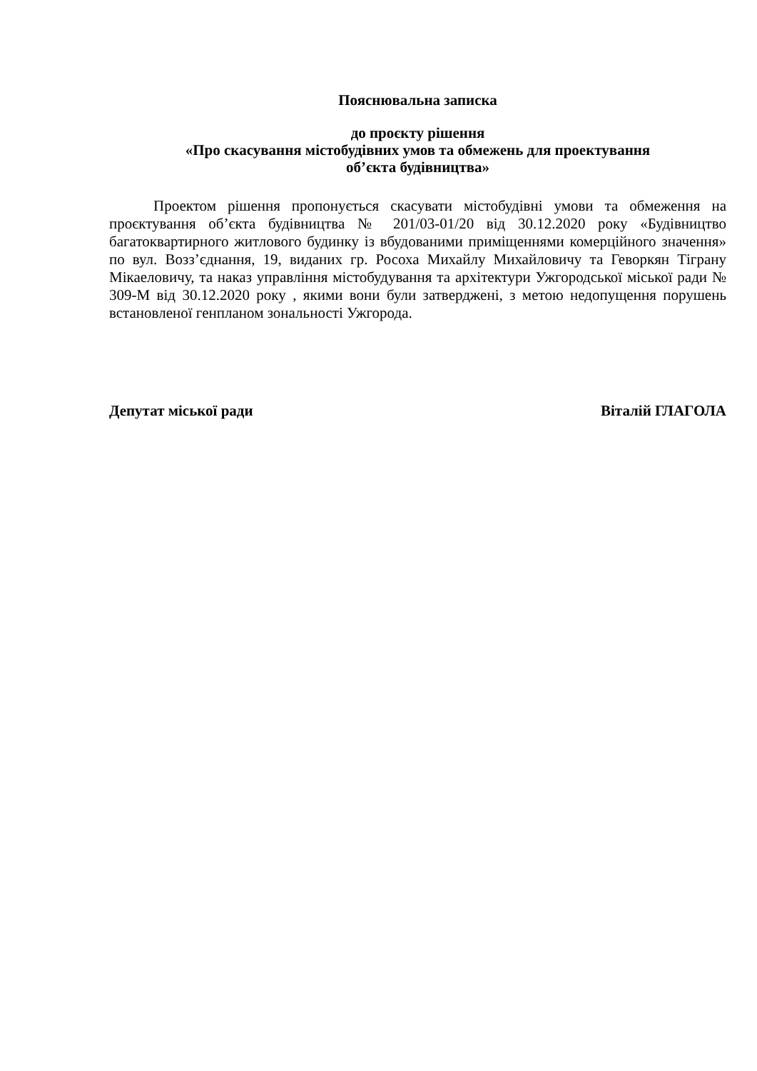Пояснювальна записка
до проєкту рішення
«Про скасування містобудівних умов та обмежень для проектування
об’єкта будівництва»
Проектом рішення пропонується скасувати містобудівні умови та обмеження на проєктування об’єкта будівництва № 201/03-01/20 від 30.12.2020 року «Будівництво багатоквартирного житлового будинку із вбудованими приміщеннями комерційного значення» по вул. Возз’єднання, 19, виданих гр. Росоха Михайлу Михайловичу та Геворкян Тіграну Мікаеловичу, та наказ управління містобудування та архітектури Ужгородської міської ради № 309-М від 30.12.2020 року , якими вони були затверджені, з метою недопущення порушень встановленої генпланом зональності Ужгорода.
Депутат міської ради Віталій ГЛАГОЛА